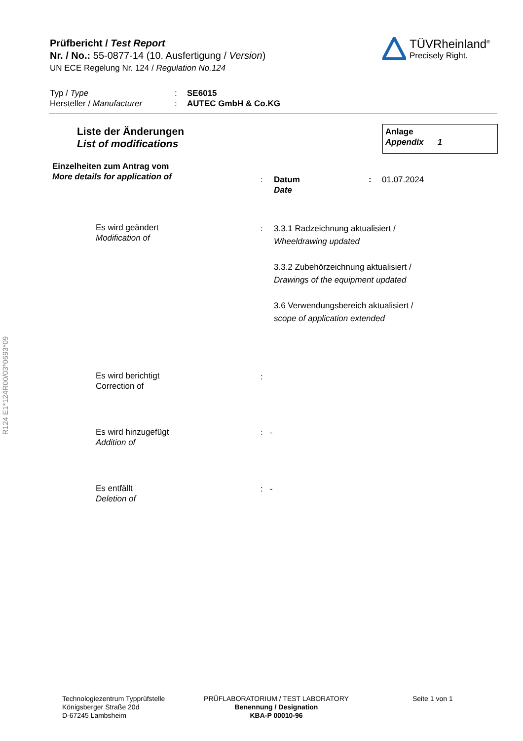R124 E1*124R00/03*0693*09
Prüfbericht / Test Report
Nr. / No.: 55-0877-14 (10. Ausfertigung / Version)
UN ECE Regelung Nr. 124 / Regulation No.124
TÜVRheinland<sup>®</sup>
Precisely Right.
Typ / Type: SE6015
Hersteller / Manufacturer: AUTEC GmbH & Co.KG
Liste der Änderungen
List of modifications
Anlage
Appendix 1
Einzelheiten zum Antrag vom
More details for application of
: Datum
Date: 01.07.2024
Es wird geändert
Modification of
: 3.3.1 Radzeichnung aktualisiert /
Wheeldrawing updated
3.3.2 Zubehörzeichnung aktualisiert /
Drawings of the equipment updated
3.6 Verwendungsbereich aktualisiert /
scope of application extended
Es wird berichtigt
Correction of
:
Es wird hinzugefügt
Addition of
: -
Es entfällt
Deletion of
: -
Technologiezentrum Typprüfstelle
Königsberger Straße 20d
D-67245 Lambsheim
PRÜFLABORATORIUM / TEST LABORATORY
Benennung / Designation
KBA-P 00010-96
Seite 1 von 1